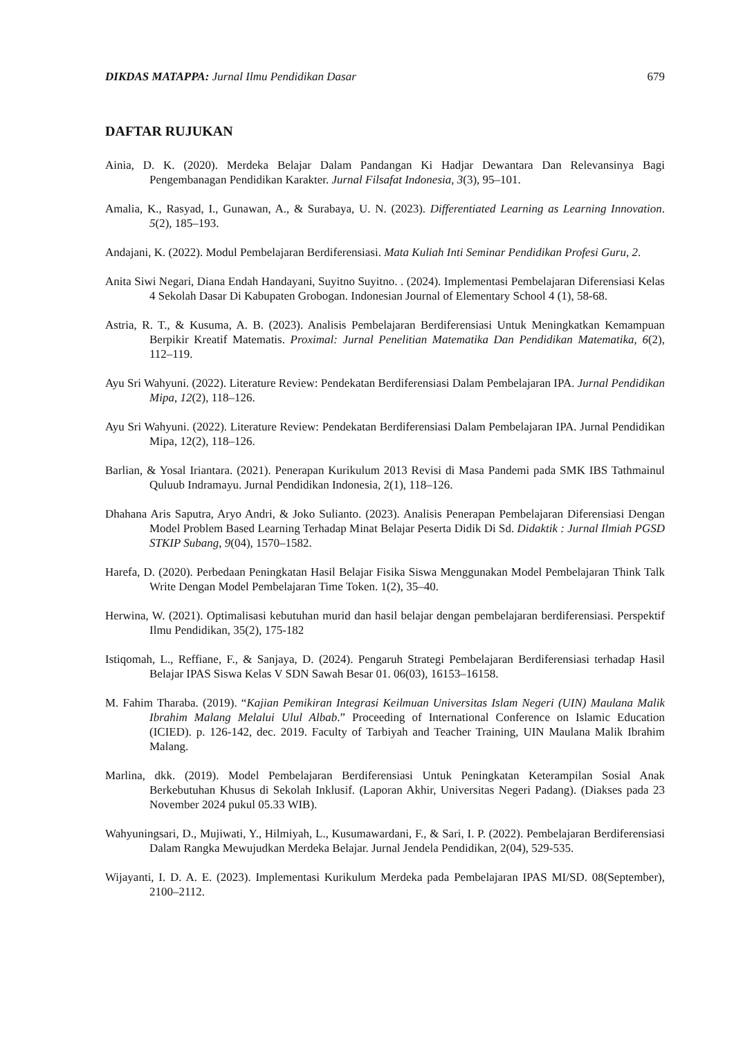DIKDAS MATAPPA: Jurnal Ilmu Pendidikan Dasar 679
DAFTAR RUJUKAN
Ainia, D. K. (2020). Merdeka Belajar Dalam Pandangan Ki Hadjar Dewantara Dan Relevansinya Bagi Pengembanagan Pendidikan Karakter. Jurnal Filsafat Indonesia, 3(3), 95–101.
Amalia, K., Rasyad, I., Gunawan, A., & Surabaya, U. N. (2023). Differentiated Learning as Learning Innovation. 5(2), 185–193.
Andajani, K. (2022). Modul Pembelajaran Berdiferensiasi. Mata Kuliah Inti Seminar Pendidikan Profesi Guru, 2.
Anita Siwi Negari, Diana Endah Handayani, Suyitno Suyitno. . (2024). Implementasi Pembelajaran Diferensiasi Kelas 4 Sekolah Dasar Di Kabupaten Grobogan. Indonesian Journal of Elementary School 4 (1), 58-68.
Astria, R. T., & Kusuma, A. B. (2023). Analisis Pembelajaran Berdiferensiasi Untuk Meningkatkan Kemampuan Berpikir Kreatif Matematis. Proximal: Jurnal Penelitian Matematika Dan Pendidikan Matematika, 6(2), 112–119.
Ayu Sri Wahyuni. (2022). Literature Review: Pendekatan Berdiferensiasi Dalam Pembelajaran IPA. Jurnal Pendidikan Mipa, 12(2), 118–126.
Ayu Sri Wahyuni. (2022). Literature Review: Pendekatan Berdiferensiasi Dalam Pembelajaran IPA. Jurnal Pendidikan Mipa, 12(2), 118–126.
Barlian, & Yosal Iriantara. (2021). Penerapan Kurikulum 2013 Revisi di Masa Pandemi pada SMK IBS Tathmainul Quluub Indramayu. Jurnal Pendidikan Indonesia, 2(1), 118–126.
Dhahana Aris Saputra, Aryo Andri, & Joko Sulianto. (2023). Analisis Penerapan Pembelajaran Diferensiasi Dengan Model Problem Based Learning Terhadap Minat Belajar Peserta Didik Di Sd. Didaktik : Jurnal Ilmiah PGSD STKIP Subang, 9(04), 1570–1582.
Harefa, D. (2020). Perbedaan Peningkatan Hasil Belajar Fisika Siswa Menggunakan Model Pembelajaran Think Talk Write Dengan Model Pembelajaran Time Token. 1(2), 35–40.
Herwina, W. (2021). Optimalisasi kebutuhan murid dan hasil belajar dengan pembelajaran berdiferensiasi. Perspektif Ilmu Pendidikan, 35(2), 175-182
Istiqomah, L., Reffiane, F., & Sanjaya, D. (2024). Pengaruh Strategi Pembelajaran Berdiferensiasi terhadap Hasil Belajar IPAS Siswa Kelas V SDN Sawah Besar 01. 06(03), 16153–16158.
M. Fahim Tharaba. (2019). “Kajian Pemikiran Integrasi Keilmuan Universitas Islam Negeri (UIN) Maulana Malik Ibrahim Malang Melalui Ulul Albab.” Proceeding of International Conference on Islamic Education (ICIED). p. 126-142, dec. 2019. Faculty of Tarbiyah and Teacher Training, UIN Maulana Malik Ibrahim Malang.
Marlina, dkk. (2019). Model Pembelajaran Berdiferensiasi Untuk Peningkatan Keterampilan Sosial Anak Berkebutuhan Khusus di Sekolah Inklusif. (Laporan Akhir, Universitas Negeri Padang). (Diakses pada 23 November 2024 pukul 05.33 WIB).
Wahyuningsari, D., Mujiwati, Y., Hilmiyah, L., Kusumawardani, F., & Sari, I. P. (2022). Pembelajaran Berdiferensiasi Dalam Rangka Mewujudkan Merdeka Belajar. Jurnal Jendela Pendidikan, 2(04), 529-535.
Wijayanti, I. D. A. E. (2023). Implementasi Kurikulum Merdeka pada Pembelajaran IPAS MI/SD. 08(September), 2100–2112.